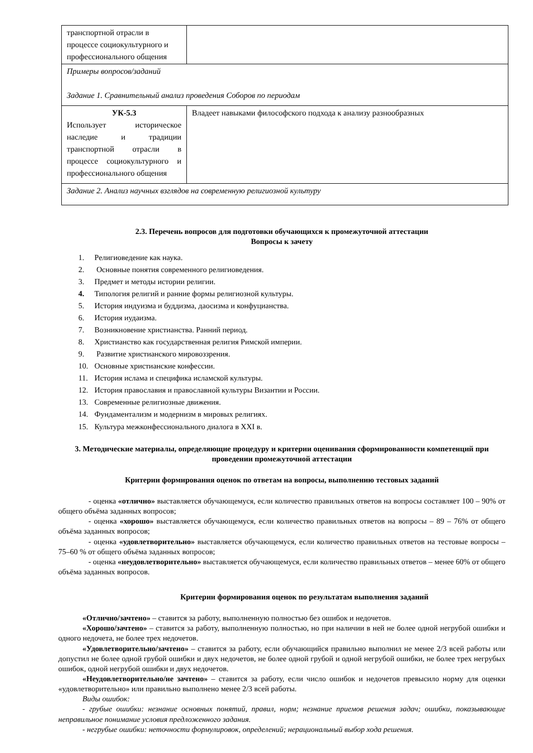| транспортной отрасли в процессе социокультурного и профессионального общения | |
| Примеры вопросов/заданий Задание 1. Сравнительный анализ проведения Соборов по периодам | |
| УК-5.3 Использует историческое наследие и традиции транспортной отрасли в процессе социокультурного и профессионального общения | Владеет навыками философского подхода к анализу разнообразных |
| Задание 2. Анализ научных взглядов на современную религиозной культуру | |
2.3. Перечень вопросов для подготовки обучающихся к промежуточной аттестации
Вопросы к зачету
1. Религиоведение как наука.
2. Основные понятия современного религиоведения.
3. Предмет и методы истории религии.
4. Типология религий и ранние формы религиозной культуры.
5. История индуизма и буддизма, даосизма и конфуцианства.
6. История иудаизма.
7. Возникновение христианства. Ранний период.
8. Христианство как государственная религия Римской империи.
9. Развитие христианского мировоззрения.
10. Основные христианские конфессии.
11. История ислама и специфика исламской культуры.
12. История православия и православной культуры Византии и России.
13. Современные религиозные движения.
14. Фундаментализм и модернизм в мировых религиях.
15. Культура межконфессионального диалога в XXI в.
3. Методические материалы, определяющие процедуру и критерии оценивания сформированности компетенций при проведении промежуточной аттестации
Критерии формирования оценок по ответам на вопросы, выполнению тестовых заданий
- оценка «отлично» выставляется обучающемуся, если количество правильных ответов на вопросы составляет 100 – 90% от общего объёма заданных вопросов;
- оценка «хорошо» выставляется обучающемуся, если количество правильных ответов на вопросы – 89 – 76% от общего объёма заданных вопросов;
- оценка «удовлетворительно» выставляется обучающемуся, если количество правильных ответов на тестовые вопросы –75–60 % от общего объёма заданных вопросов;
- оценка «неудовлетворительно» выставляется обучающемуся, если количество правильных ответов – менее 60% от общего объёма заданных вопросов.
Критерии формирования оценок по результатам выполнения заданий
«Отлично/зачтено» – ставится за работу, выполненную полностью без ошибок и недочетов.
«Хорошо/зачтено» – ставится за работу, выполненную полностью, но при наличии в ней не более одной негрубой ошибки и одного недочета, не более трех недочетов.
«Удовлетворительно/зачтено» – ставится за работу, если обучающийся правильно выполнил не менее 2/3 всей работы или допустил не более одной грубой ошибки и двух недочетов, не более одной грубой и одной негрубой ошибки, не более трех негрубых ошибок, одной негрубой ошибки и двух недочетов.
«Неудовлетворительно/не зачтено» – ставится за работу, если число ошибок и недочетов превысило норму для оценки «удовлетворительно» или правильно выполнено менее 2/3 всей работы.
Виды ошибок:
- грубые ошибки: незнание основных понятий, правил, норм; незнание приемов решения задач; ошибки, показывающие неправильное понимание условия предложенного задания.
- негрубые ошибки: неточности формулировок, определений; нерациональный выбор хода решения.